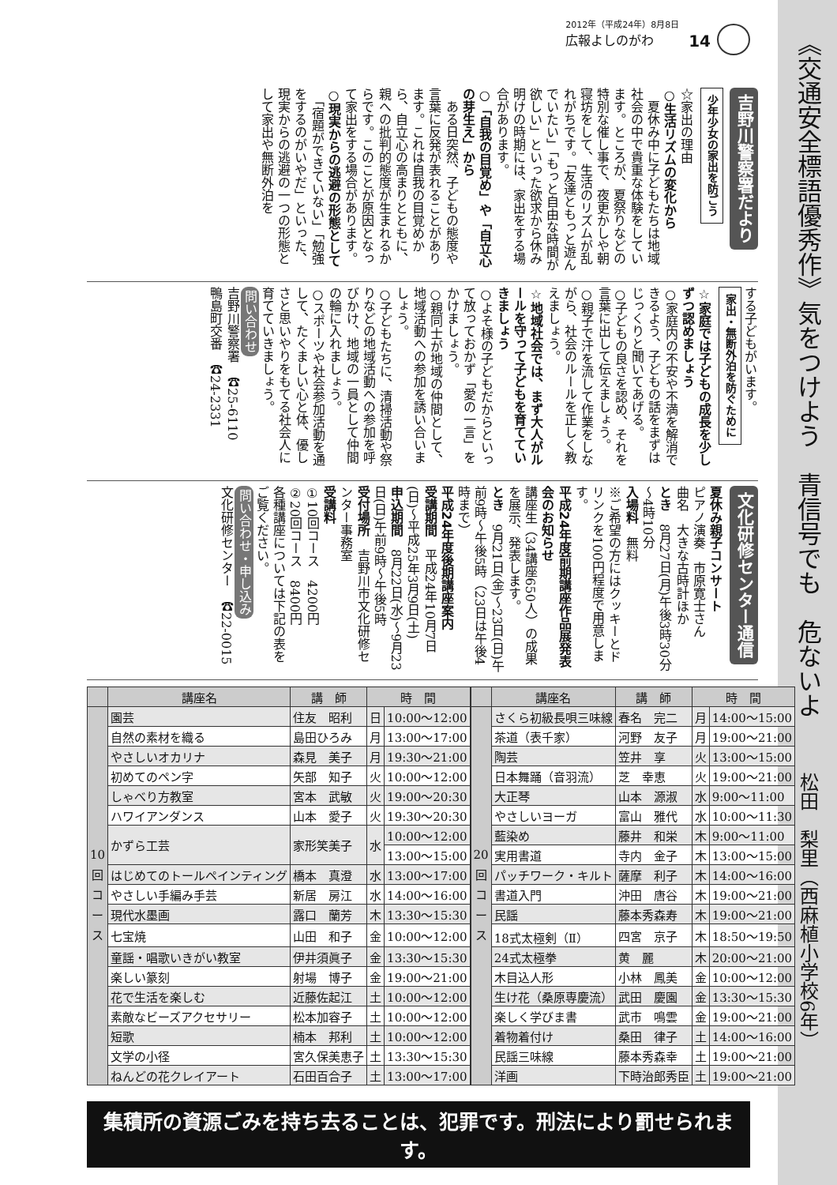2012年（平成24年）8月8日
広報よしのがわ
14
吉野川警察署だより 少年少女の家出を防ごう
☆家出の理由
○生活リズムの変化から
　夏休み中に子どもたちは地域社会の中で貴重な体験をしています。ところが、夏祭りなどの特別な催し事で、夜更かしや朝寝坊をして、生活のリズムが乱れがちです。「友達ともっと遊んでいたい」「もっと自由な時間が欲しい」といった欲求から休み明けの時期には、家出をする場合があります。
○「自我の目覚め」や「自立心の芽生え」から
　ある日突然、子どもの態度や言葉に反発が表れることがあります。これは自我の目覚めから、自立心の高まりとともに、親への批判的態度が生まれるからです。このことが原因となって家出をする場合があります。
○現実からの逃避の形態として
　「宿題ができていない」「勉強をするのがいやだ」といった、現実からの逃避の一つの形態として家出や無断外泊を
する子どもがいます。
家出・無断外泊を防ぐために
☆家庭では子どもの成長を少しずつ認めましょう
○家庭内の不安や不満を解消できるよう、子どもの話をまずはじっくりと聞いてあげる。
○子どもの良さを認め、それを言葉に出して伝えましょう。
○親子で汗を流して作業をしながら、社会のルールを正しく教えましょう。
☆地域社会では、まず大人がルールを守って子どもを育てていきましょう
○よそ様の子どもだからといって放っておかず「愛の一言」をかけましょう。
○親同士が地域の仲間として、地域活動への参加を誘い合いましょう。
○子どもたちに、清掃活動や祭りなどの地域活動への参加を呼びかけ、地域の一員として仲間の輪に入れましょう。
○スポーツや社会参加活動を通して、たくましい心と体、優しさと思いやりをもてる社会人に育てていきましょう。
問い合わせ
吉野川警察署　☎25-6110
鴨島町交番　☎24-2331
文化研修センター通信
夏休み親子コンサート
ピアノ演奏　市原寛士さん
曲名　大きな古時計ほか
とき　8月27日(月)午後3時30分～4時10分
入場料　無料
※ご希望の方にはクッキーとドリンクを100円程度で用意します。
平成24年度前期講座作品展発表会のお知らせ
講座生（34講座650人）の成果を展示、発表します。
とき　9月21日(金)～23日(日)午前9時～午後5時（23日は午後4時まで）
平成24年度後期講座案内
受講期間　平成24年10月7日(日)～平成25年3月9日(土)
申込期間　8月22日(水)～9月23日(日)午前9時～午後5時
受付場所　吉野川市文化研修センター事務室
受講料
①10回コース　4200円
②20回コース　8400円
各種講座については下記の表をご覧ください。
問い合わせ・申し込み
文化研修センター　☎22-0015
| | 講座名 | 講 師 | 時 間 | | | | 講座名 | 講 師 | 時 間 | |
| 10回コース | 園芸 | 住友 昭利 | 日 | 10:00～12:00 | | 20回コース | さくら初級長唄三味線 | 春名 完二 | 月 | 14:00～15:00 |
| | 自然の素材を織る | 島田ひろみ | 月 | 13:00～17:00 | | | 茶道（表千家） | 河野 友子 | 月 | 19:00～21:00 |
| | やさしいオカリナ | 森見 美子 | 月 | 19:30～21:00 | | | 陶芸 | 笠井 享 | 火 | 13:00～15:00 |
| | 初めてのペン字 | 矢部 知子 | 火 | 10:00～12:00 | | | 日本舞踊（音羽流） | 芝 幸恵 | 火 | 19:00～21:00 |
| | しゃべり方教室 | 宮本 武敏 | 火 | 19:00～20:30 | | | 大正琴 | 山本 源淑 | 水 | 9:00～11:00 |
| | ハワイアンダンス | 山本 愛子 | 火 | 19:30～20:30 | | | やさしいヨーガ | 富山 雅代 | 水 | 10:00～11:30 |
| | かずら工芸 | 家形笑美子 | 水 | 10:00～12:00 | | | 藍染め | 藤井 和栄 | 木 | 9:00～11:00 |
| | | | | 13:00～15:00 | | | 実用書道 | 寺内 金子 | 木 | 13:00～15:00 |
| | はじめてのトールペインティング | 橋本 真澄 | 水 | 13:00～17:00 | | | パッチワーク・キルト | 薩摩 利子 | 木 | 14:00～16:00 |
| | やさしい手編み手芸 | 新居 房江 | 水 | 14:00～16:00 | | | 書道入門 | 沖田 唐谷 | 木 | 19:00～21:00 |
| | 現代水墨画 | 露口 蘭芳 | 木 | 13:30～15:30 | | | 民謡 | 藤本秀森寿 | 木 | 19:00～21:00 |
| | 七宝焼 | 山田 和子 | 金 | 10:00～12:00 | | | 18式太極剣（Ⅱ） | 四宮 京子 | 木 | 18:50～19:50 |
| | 童謡・唱歌いきがい教室 | 伊井須眞子 | 金 | 13:30～15:30 | | | 24式太極拳 | 黄 麗 | 木 | 20:00～21:00 |
| | 楽しい篆刻 | 射場 博子 | 金 | 19:00～21:00 | | | 木目込人形 | 小林 鳳美 | 金 | 10:00～12:00 |
| | 花で生活を楽しむ | 近藤佐起江 | 土 | 10:00～12:00 | | | 生け花（桑原専慶流） | 武田 慶園 | 金 | 13:30～15:30 |
| | 素敵なビーズアクセサリー | 松本加容子 | 土 | 10:00～12:00 | | | 楽しく学びま書 | 武市 鳴雲 | 金 | 19:00～21:00 |
| | 短歌 | 楠本 邦利 | 土 | 10:00～12:00 | | | 着物着付け | 桑田 律子 | 土 | 14:00～16:00 |
| | 文学の小径 | 宮久保美恵子 | 土 | 13:30～15:30 | | | 民謡三味線 | 藤本秀森幸 | 土 | 19:00～21:00 |
| | ねんどの花クレイアート | 石田百合子 | 土 | 13:00～17:00 | | | 洋画 | 下時治郎秀臣 | 土 | 19:00～21:00 |
集積所の資源ごみを持ち去ることは、犯罪です。刑法により罰せられます。
《交通安全標語優秀作》気をつけよう　青信号でも　危ないよ
松田　梨里（西麻植小学校6年）